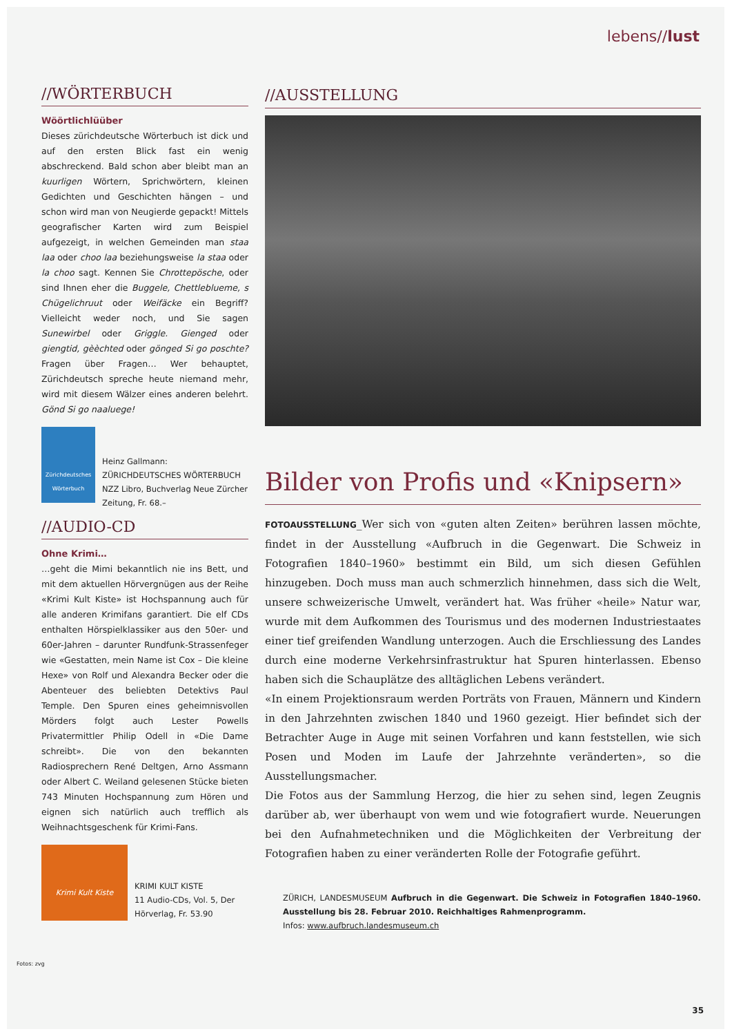lebens//lust
//WÖRTERBUCH
Wöörtlichlüüber
Dieses zürichdeutsche Wörterbuch ist dick und auf den ersten Blick fast ein wenig abschreckend. Bald schon aber bleibt man an kuurligen Wörtern, Sprichwörtern, kleinen Gedichten und Geschichten hängen – und schon wird man von Neugierde gepackt! Mittels geografischer Karten wird zum Beispiel aufgezeigt, in welchen Gemeinden man staa laa oder choo laa beziehungsweise la staa oder la choo sagt. Kennen Sie Chrottepösche, oder sind Ihnen eher die Buggele, Chettleblueme, s Chügelichruut oder Weifäcke ein Begriff? Vielleicht weder noch, und Sie sagen Sunewirbel oder Griggle. Gienged oder giengtid, gèèchted oder gönged Si go poschte? Fragen über Fragen… Wer behauptet, Zürichdeutsch spreche heute niemand mehr, wird mit diesem Wälzer eines anderen belehrt. Gönd Si go naaluege!
Zürichdeutsches Wörterbuch
Heinz Gallmann: ZÜRICHDEUTSCHES WÖRTERBUCH
NZZ Libro, Buchverlag Neue Zürcher Zeitung, Fr. 68.–
//AUDIO-CD
Ohne Krimi…
…geht die Mimi bekanntlich nie ins Bett, und mit dem aktuellen Hörvergnügen aus der Reihe «Krimi Kult Kiste» ist Hochspannung auch für alle anderen Krimifans garantiert. Die elf CDs enthalten Hörspielklassiker aus den 50er- und 60er-Jahren – darunter Rundfunk-Strassenfeger wie «Gestatten, mein Name ist Cox – Die kleine Hexe» von Rolf und Alexandra Becker oder die Abenteuer des beliebten Detektivs Paul Temple. Den Spuren eines geheimnisvollen Mörders folgt auch Lester Powells Privatermittler Philip Odell in «Die Dame schreibt». Die von den bekannten Radiosprechern René Deltgen, Arno Assmann oder Albert C. Weiland gelesenen Stücke bieten 743 Minuten Hochspannung zum Hören und eignen sich natürlich auch trefflich als Weihnachtsgeschenk für Krimi-Fans.
Krimi Kult Kiste
KRIMI KULT KISTE
11 Audio-CDs, Vol. 5, Der Hörverlag, Fr. 53.90
//AUSSTELLUNG
Bilder von Profis und «Knipsern»
FOTOAUSSTELLUNG_Wer sich von «guten alten Zeiten» berühren lassen möchte, findet in der Ausstellung «Aufbruch in die Gegenwart. Die Schweiz in Fotografien 1840–1960» bestimmt ein Bild, um sich diesen Gefühlen hinzugeben. Doch muss man auch schmerzlich hinnehmen, dass sich die Welt, unsere schweizerische Umwelt, verändert hat. Was früher «heile» Natur war, wurde mit dem Aufkommen des Tourismus und des modernen Industriestaates einer tief greifenden Wandlung unterzogen. Auch die Erschliessung des Landes durch eine moderne Verkehrsinfrastruktur hat Spuren hinterlassen. Ebenso haben sich die Schauplätze des alltäglichen Lebens verändert.
«In einem Projektionsraum werden Porträts von Frauen, Männern und Kindern in den Jahrzehnten zwischen 1840 und 1960 gezeigt. Hier befindet sich der Betrachter Auge in Auge mit seinen Vorfahren und kann feststellen, wie sich Posen und Moden im Laufe der Jahrzehnte veränderten», so die Ausstellungsmacher.
Die Fotos aus der Sammlung Herzog, die hier zu sehen sind, legen Zeugnis darüber ab, wer überhaupt von wem und wie fotografiert wurde. Neuerungen bei den Aufnahmetechniken und die Möglichkeiten der Verbreitung der Fotografien haben zu einer veränderten Rolle der Fotografie geführt.
ZÜRICH, LANDESMUSEUM Aufbruch in die Gegenwart. Die Schweiz in Fotografien 1840–1960. Ausstellung bis 28. Februar 2010. Reichhaltiges Rahmenprogramm.
Infos: www.aufbruch.landesmuseum.ch
Fotos: zvg
35